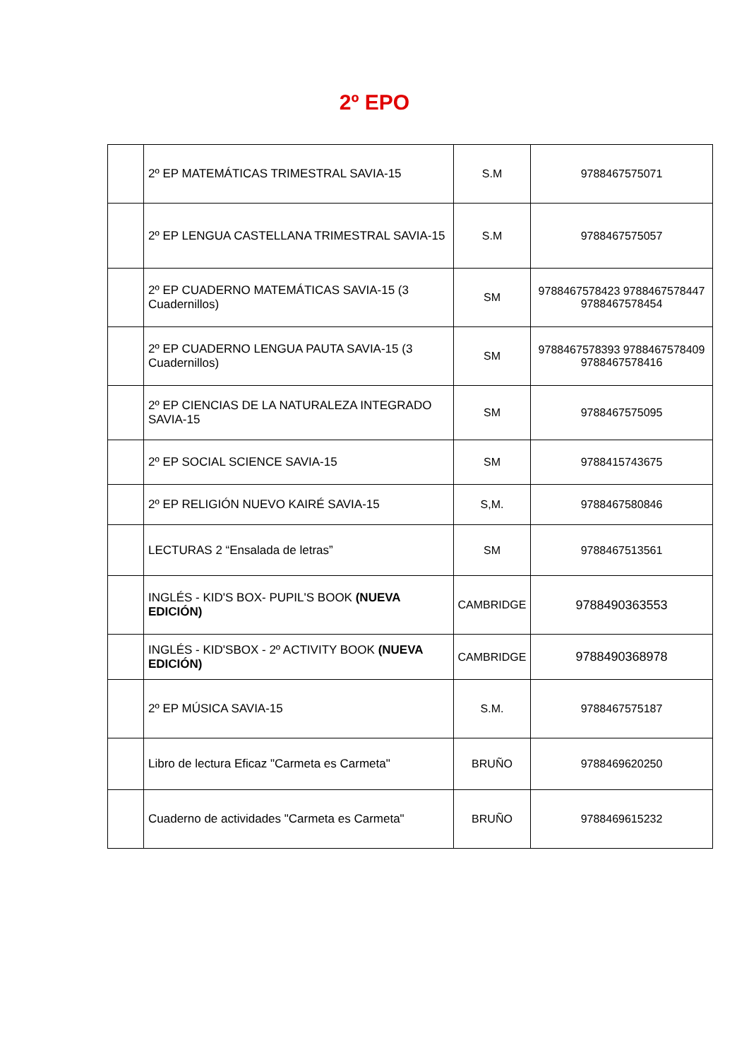2º EPO
| | 2º EP MATEMÁTICAS TRIMESTRAL SAVIA-15 | S.M | 9788467575071 |
| | 2º EP LENGUA CASTELLANA TRIMESTRAL SAVIA-15 | S.M | 9788467575057 |
| | 2º EP CUADERNO MATEMÁTICAS SAVIA-15 (3 Cuadernillos) | SM | 9788467578423 9788467578447 9788467578454 |
| | 2º EP CUADERNO LENGUA PAUTA SAVIA-15 (3 Cuadernillos) | SM | 9788467578393 9788467578409 9788467578416 |
| | 2º EP CIENCIAS DE LA NATURALEZA INTEGRADO SAVIA-15 | SM | 9788467575095 |
| | 2º EP SOCIAL SCIENCE SAVIA-15 | SM | 9788415743675 |
| | 2º EP RELIGIÓN NUEVO KAIRÉ SAVIA-15 | S,M. | 9788467580846 |
| | LECTURAS 2 “Ensalada de letras” | SM | 9788467513561 |
| | INGLÉS - KID'S BOX- PUPIL'S BOOK (NUEVA EDICIÓN) | CAMBRIDGE | 9788490363553 |
| | INGLÉS - KID'SBOX - 2º ACTIVITY BOOK (NUEVA EDICIÓN) | CAMBRIDGE | 9788490368978 |
| | 2º EP MÚSICA SAVIA-15 | S.M. | 9788467575187 |
| | Libro de lectura Eficaz "Carmeta es Carmeta" | BRUÑO | 9788469620250 |
| | Cuaderno de actividades "Carmeta es Carmeta" | BRUÑO | 9788469615232 |